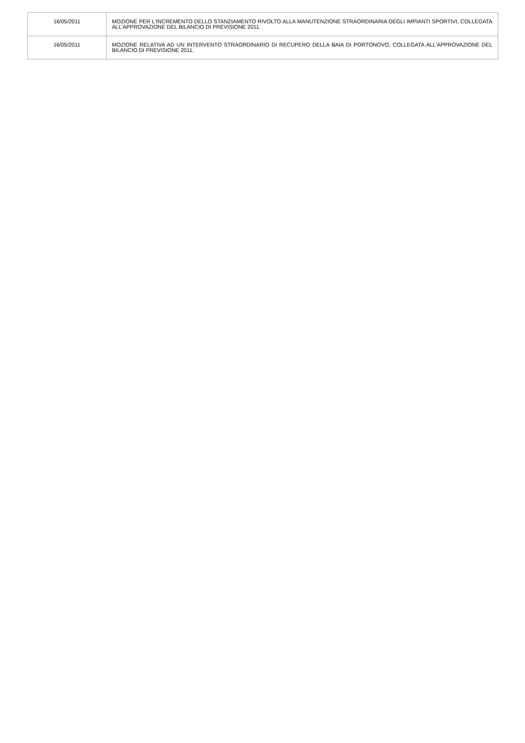| 16/05/2011 | MOZIONE PER L'INCREMENTO DELLO STANZIAMENTO RIVOLTO ALLA MANUTENZIONE STRAORDINARIA DEGLI IMPIANTI SPORTIVI, COLLEGATA ALL'APPROVAZIONE DEL BILANCIO DI PREVISIONE 2011. |
| 16/05/2011 | MOZIONE RELATIVA AD UN INTERVENTO STRAORDINARIO DI RECUPERO DELLA BAIA DI PORTONOVO, COLLEGATA ALL'APPROVAZIONE DEL BILANCIO DI PREVISIONE 2011. |